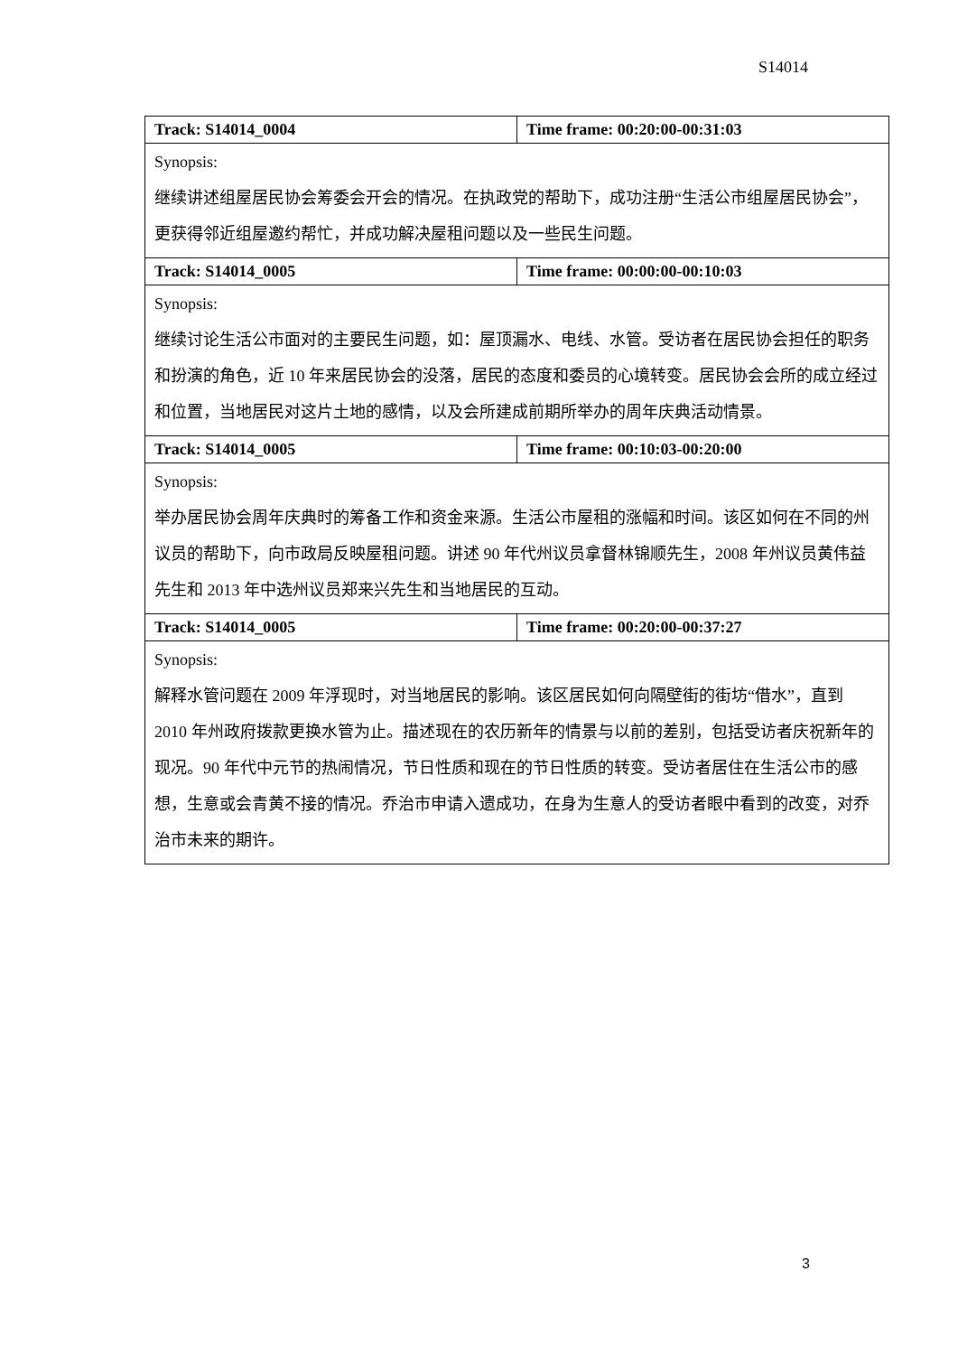S14014
| Track: S14014_0004 | Time frame: 00:20:00-00:31:03 |
| Synopsis: 继续讲述组屋居民协会筹委会开会的情况。在执政党的帮助下，成功注册“生活公市组屋居民协会”，更获得邻近组屋邀约帮忙，并成功解决屋租问题以及一些民生问题。 | |
| Track: S14014_0005 | Time frame: 00:00:00-00:10:03 |
| Synopsis: 继续讨论生活公市面对的主要民生问题，如：屋顶漏水、电线、水管。受访者在居民协会担任的职务和扮演的角色，近 10 年来居民协会的没落，居民的态度和委员的心境转变。居民协会会所的成立经过和位置，当地居民对这片土地的感情，以及会所建成前期所举办的周年庆典活动情景。 | |
| Track: S14014_0005 | Time frame: 00:10:03-00:20:00 |
| Synopsis: 举办居民协会周年庆典时的筹备工作和资金来源。生活公市屋租的涨幅和时间。该区如何在不同的州议员的帮助下，向市政局反映屋租问题。讲述 90 年代州议员拿督林锦顺先生，2008 年州议员黄伟益先生和 2013 年中选州议员郑来兴先生和当地居民的互动。 | |
| Track: S14014_0005 | Time frame: 00:20:00-00:37:27 |
| Synopsis: 解释水管问题在 2009 年浮现时，对当地居民的影响。该区居民如何向隔壁街的街坊“借水”，直到 2010 年州政府拨款更换水管为止。描述现在的农历新年的情景与以前的差别，包括受访者庆祝新年的现况。90 年代中元节的热闹情况，节日性质和现在的节日性质的转变。受访者居住在生活公市的感想，生意或会青黄不接的情况。乔治市申请入遗成功，在身为生意人的受访者眼中看到的改变，对乔治市未来的期许。 | |
3